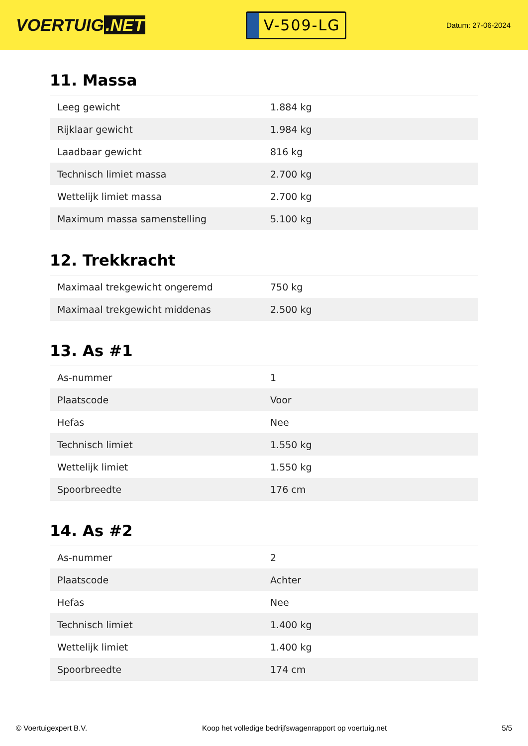VOERTUIG.NET
V-509-LG
Datum: 27-06-2024
11. Massa
| Leeg gewicht | 1.884 kg |
| Rijklaar gewicht | 1.984 kg |
| Laadbaar gewicht | 816 kg |
| Technisch limiet massa | 2.700 kg |
| Wettelijk limiet massa | 2.700 kg |
| Maximum massa samenstelling | 5.100 kg |
12. Trekkracht
| Maximaal trekgewicht ongeremd | 750 kg |
| Maximaal trekgewicht middenas | 2.500 kg |
13. As #1
| As-nummer | 1 |
| Plaatscode | Voor |
| Hefas | Nee |
| Technisch limiet | 1.550 kg |
| Wettelijk limiet | 1.550 kg |
| Spoorbreedte | 176 cm |
14. As #2
| As-nummer | 2 |
| Plaatscode | Achter |
| Hefas | Nee |
| Technisch limiet | 1.400 kg |
| Wettelijk limiet | 1.400 kg |
| Spoorbreedte | 174 cm |
© Voertuigexpert B.V. Koop het volledige bedrijfswagenrapport op voertuig.net 5/5